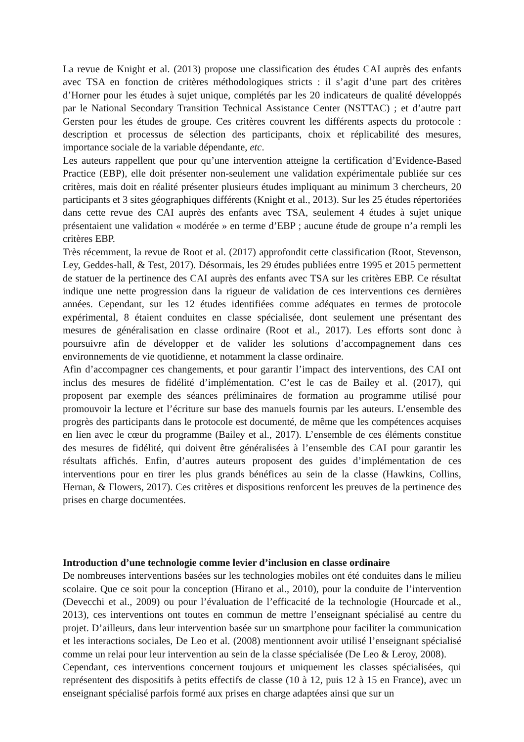La revue de Knight et al. (2013) propose une classification des études CAI auprès des enfants avec TSA en fonction de critères méthodologiques stricts : il s’agit d’une part des critères d’Horner pour les études à sujet unique, complétés par les 20 indicateurs de qualité développés par le National Secondary Transition Technical Assistance Center (NSTTAC) ; et d’autre part Gersten pour les études de groupe. Ces critères couvrent les différents aspects du protocole : description et processus de sélection des participants, choix et réplicabilité des mesures, importance sociale de la variable dépendante, etc.
Les auteurs rappellent que pour qu’une intervention atteigne la certification d’Evidence-Based Practice (EBP), elle doit présenter non-seulement une validation expérimentale publiée sur ces critères, mais doit en réalité présenter plusieurs études impliquant au minimum 3 chercheurs, 20 participants et 3 sites géographiques différents (Knight et al., 2013). Sur les 25 études répertoriées dans cette revue des CAI auprès des enfants avec TSA, seulement 4 études à sujet unique présentaient une validation « modérée » en terme d’EBP ; aucune étude de groupe n’a rempli les critères EBP.
Très récemment, la revue de Root et al. (2017) approfondit cette classification (Root, Stevenson, Ley, Geddes-hall, & Test, 2017). Désormais, les 29 études publiées entre 1995 et 2015 permettent de statuer de la pertinence des CAI auprès des enfants avec TSA sur les critères EBP. Ce résultat indique une nette progression dans la rigueur de validation de ces interventions ces dernières années. Cependant, sur les 12 études identifiées comme adéquates en termes de protocole expérimental, 8 étaient conduites en classe spécialisée, dont seulement une présentant des mesures de généralisation en classe ordinaire (Root et al., 2017). Les efforts sont donc à poursuivre afin de développer et de valider les solutions d’accompagnement dans ces environnements de vie quotidienne, et notamment la classe ordinaire.
Afin d’accompagner ces changements, et pour garantir l’impact des interventions, des CAI ont inclus des mesures de fidélité d’implémentation. C’est le cas de Bailey et al. (2017), qui proposent par exemple des séances préliminaires de formation au programme utilisé pour promouvoir la lecture et l’écriture sur base des manuels fournis par les auteurs. L’ensemble des progrès des participants dans le protocole est documenté, de même que les compétences acquises en lien avec le cœur du programme (Bailey et al., 2017). L’ensemble de ces éléments constitue des mesures de fidélité, qui doivent être généralisées à l’ensemble des CAI pour garantir les résultats affichés. Enfin, d’autres auteurs proposent des guides d’implémentation de ces interventions pour en tirer les plus grands bénéfices au sein de la classe (Hawkins, Collins, Hernan, & Flowers, 2017). Ces critères et dispositions renforcent les preuves de la pertinence des prises en charge documentées.
Introduction d’une technologie comme levier d’inclusion en classe ordinaire
De nombreuses interventions basées sur les technologies mobiles ont été conduites dans le milieu scolaire. Que ce soit pour la conception (Hirano et al., 2010), pour la conduite de l’intervention (Devecchi et al., 2009) ou pour l’évaluation de l’efficacité de la technologie (Hourcade et al., 2013), ces interventions ont toutes en commun de mettre l’enseignant spécialisé au centre du projet. D’ailleurs, dans leur intervention basée sur un smartphone pour faciliter la communication et les interactions sociales, De Leo et al. (2008) mentionnent avoir utilisé l’enseignant spécialisé comme un relai pour leur intervention au sein de la classe spécialisée (De Leo & Leroy, 2008).
Cependant, ces interventions concernent toujours et uniquement les classes spécialisées, qui représentent des dispositifs à petits effectifs de classe (10 à 12, puis 12 à 15 en France), avec un enseignant spécialisé parfois formé aux prises en charge adaptées ainsi que sur un